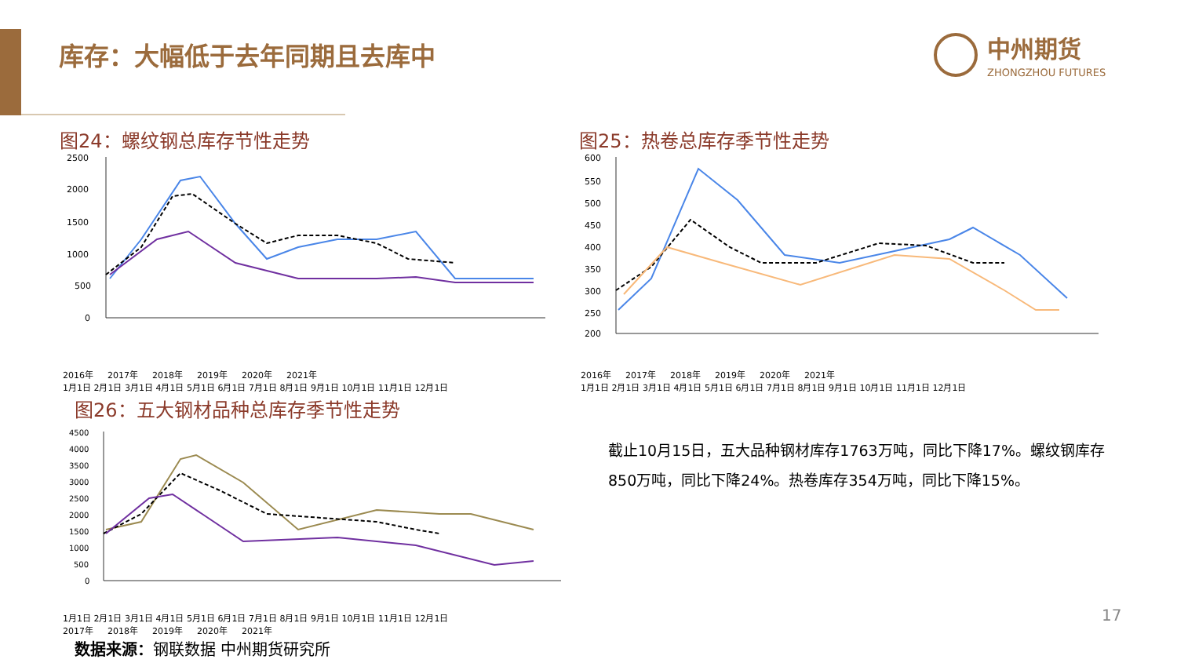库存：大幅低于去年同期且去库中 中州期货
ZHONGZHOU FUTURES
图24：螺纹钢总库存节性走势
2500
2000
1500
1000
500
0
2016年 2017年 2018年 2019年 2020年 2021年
1月1日 2月1日 3月1日 4月1日 5月1日 6月1日 7月1日 8月1日 9月1日 10月1日 11月1日 12月1日
图25：热卷总库存季节性走势
600
550
500
450
400
350
300
250
200
2016年 2017年 2018年 2019年 2020年 2021年
1月1日 2月1日 3月1日 4月1日 5月1日 6月1日 7月1日 8月1日 9月1日 10月1日 11月1日 12月1日
图26：五大钢材品种总库存季节性走势
4500
4000
3500
3000
2500
2000
1500
1000
500
0
1月1日 2月1日 3月1日 4月1日 5月1日 6月1日 7月1日 8月1日 9月1日 10月1日 11月1日 12月1日
2017年 2018年 2019年 2020年 2021年
截止10月15日，五大品种钢材库存1763万吨，同比下降17%。螺纹钢库存850万吨，同比下降24%。热卷库存354万吨，同比下降15%。
数据来源：钢联数据 中州期货研究所
17